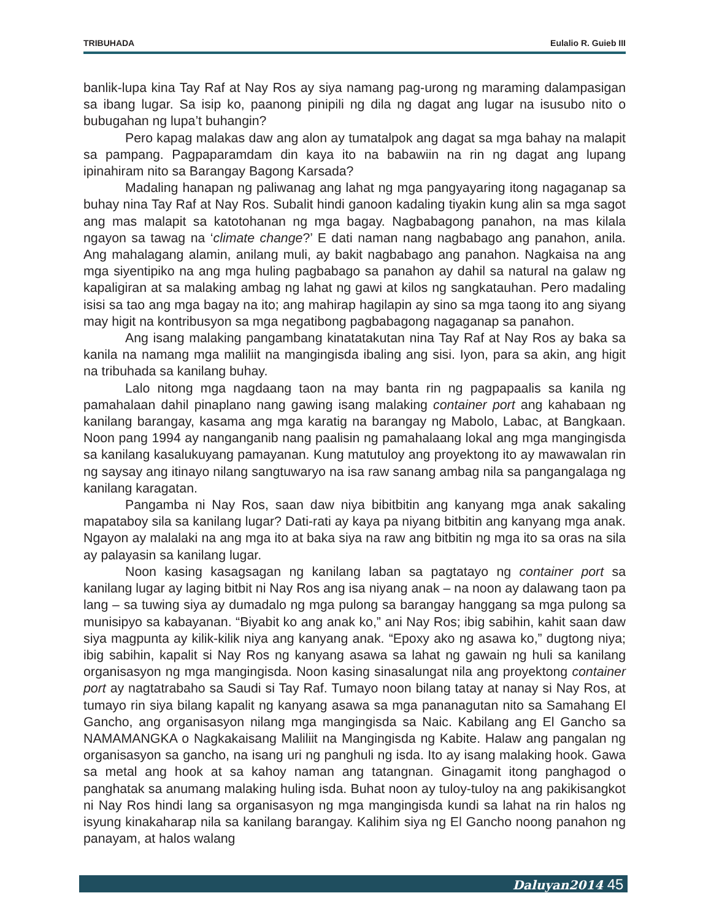TRIBUHADA Eulalio R. Guieb III
banlik-lupa kina Tay Raf at Nay Ros ay siya namang pag-urong ng maraming dalampasigan sa ibang lugar. Sa isip ko, paanong pinipili ng dila ng dagat ang lugar na isusubo nito o bubugahan ng lupa’t buhangin?
Pero kapag malakas daw ang alon ay tumatalpok ang dagat sa mga bahay na malapit sa pampang. Pagpaparamdam din kaya ito na babawiin na rin ng dagat ang lupang ipinahiram nito sa Barangay Bagong Karsada?
Madaling hanapan ng paliwanag ang lahat ng mga pangyayaring itong nagaganap sa buhay nina Tay Raf at Nay Ros. Subalit hindi ganoon kadaling tiyakin kung alin sa mga sagot ang mas malapit sa katotohanan ng mga bagay. Nagbabagong panahon, na mas kilala ngayon sa tawag na ‘climate change?’ E dati naman nang nagbabago ang panahon, anila. Ang mahalagang alamin, anilang muli, ay bakit nagbabago ang panahon. Nagkaisa na ang mga siyentipiko na ang mga huling pagbabago sa panahon ay dahil sa natural na galaw ng kapaligiran at sa malaking ambag ng lahat ng gawi at kilos ng sangkatauhan. Pero madaling isisi sa tao ang mga bagay na ito; ang mahirap hagilapin ay sino sa mga taong ito ang siyang may higit na kontribusyon sa mga negatibong pagbabagong nagaganap sa panahon.
Ang isang malaking pangambang kinatatakutan nina Tay Raf at Nay Ros ay baka sa kanila na namang mga maliliit na mangingisda ibaling ang sisi. Iyon, para sa akin, ang higit na tribuhada sa kanilang buhay.
Lalo nitong mga nagdaang taon na may banta rin ng pagpapaalis sa kanila ng pamahalaan dahil pinaplano nang gawing isang malaking container port ang kahabaan ng kanilang barangay, kasama ang mga karatig na barangay ng Mabolo, Labac, at Bangkaan. Noon pang 1994 ay nanganganib nang paalisin ng pamahalaang lokal ang mga mangingisda sa kanilang kasalukuyang pamayanan. Kung matutuloy ang proyektong ito ay mawawalan rin ng saysay ang itinayo nilang sangtuwaryo na isa raw sanang ambag nila sa pangangalaga ng kanilang karagatan.
Pangamba ni Nay Ros, saan daw niya bibitbitin ang kanyang mga anak sakaling mapataboy sila sa kanilang lugar? Dati-rati ay kaya pa niyang bitbitin ang kanyang mga anak. Ngayon ay malalaki na ang mga ito at baka siya na raw ang bitbitin ng mga ito sa oras na sila ay palayasin sa kanilang lugar.
Noon kasing kasagsagan ng kanilang laban sa pagtatayo ng container port sa kanilang lugar ay laging bitbit ni Nay Ros ang isa niyang anak – na noon ay dalawang taon pa lang – sa tuwing siya ay dumadalo ng mga pulong sa barangay hanggang sa mga pulong sa munisipyo sa kabayanan. “Biyabit ko ang anak ko,” ani Nay Ros; ibig sabihin, kahit saan daw siya magpunta ay kilik-kilik niya ang kanyang anak. “Epoxy ako ng asawa ko,” dugtong niya; ibig sabihin, kapalit si Nay Ros ng kanyang asawa sa lahat ng gawain ng huli sa kanilang organisasyon ng mga mangingisda. Noon kasing sinasalungat nila ang proyektong container port ay nagtatrabaho sa Saudi si Tay Raf. Tumayo noon bilang tatay at nanay si Nay Ros, at tumayo rin siya bilang kapalit ng kanyang asawa sa mga pananagutan nito sa Samahang El Gancho, ang organisasyon nilang mga mangingisda sa Naic. Kabilang ang El Gancho sa NAMAMANGKA o Nagkakaisang Maliliit na Mangingisda ng Kabite. Halaw ang pangalan ng organisasyon sa gancho, na isang uri ng panghuli ng isda. Ito ay isang malaking hook. Gawa sa metal ang hook at sa kahoy naman ang tatangnan. Ginagamit itong panghagod o panghatak sa anumang malaking huling isda. Buhat noon ay tuloy-tuloy na ang pakikisangkot ni Nay Ros hindi lang sa organisasyon ng mga mangingisda kundi sa lahat na rin halos ng isyung kinakaharap nila sa kanilang barangay. Kalihim siya ng El Gancho noong panahon ng panayam, at halos walang
Daluyan2014 45